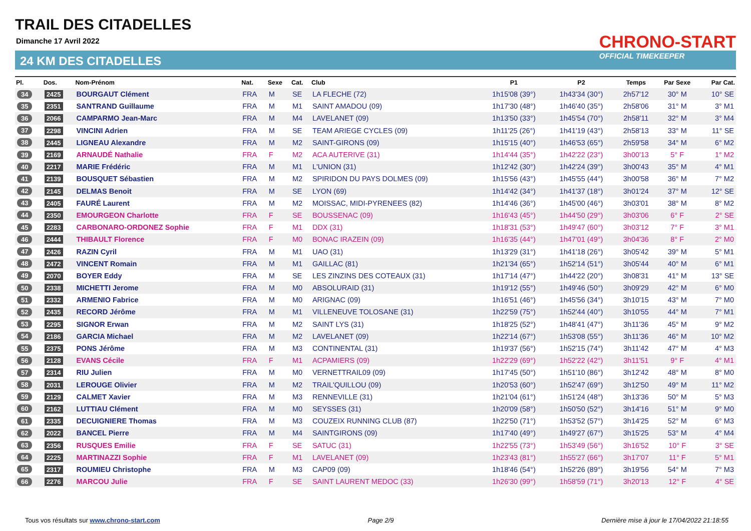TRAIL DES CITADELLES
Dimanche 17 Avril 2022
24 KM DES CITADELLES
CHRONO-START
OFFICIAL TIMEKEEPER
| Pl. | Dos. | Nom-Prénom | Nat. | Sexe | Cat. | Club | P1 | P2 | Temps | Par Sexe | Par Cat. |
| --- | --- | --- | --- | --- | --- | --- | --- | --- | --- | --- | --- |
| 34 | 2425 | BOURGAUT Clément | FRA | M | SE | LA FLECHE (72) | 1h15'08 (39°) | 1h43'34 (30°) | 2h57'12 | 30° M | 10° SE |
| 35 | 2351 | SANTRAND Guillaume | FRA | M | M1 | SAINT AMADOU (09) | 1h17'30 (48°) | 1h46'40 (35°) | 2h58'06 | 31° M | 3° M1 |
| 36 | 2066 | CAMPARMO Jean-Marc | FRA | M | M4 | LAVELANET (09) | 1h13'50 (33°) | 1h45'54 (70°) | 2h58'11 | 32° M | 3° M4 |
| 37 | 2298 | VINCINI Adrien | FRA | M | SE | TEAM ARIEGE CYCLES (09) | 1h11'25 (26°) | 1h41'19 (43°) | 2h58'13 | 33° M | 11° SE |
| 38 | 2445 | LIGNEAU Alexandre | FRA | M | M2 | SAINT-GIRONS (09) | 1h15'15 (40°) | 1h46'53 (65°) | 2h59'58 | 34° M | 6° M2 |
| 39 | 2169 | ARNAUDÉ Nathalie | FRA | F | M2 | ACA AUTERIVE (31) | 1h14'44 (35°) | 1h42'22 (23°) | 3h00'13 | 5° F | 1° M2 |
| 40 | 2217 | MARIE Frédéric | FRA | M | M1 | L'UNION (31) | 1h12'42 (30°) | 1h42'24 (39°) | 3h00'43 | 35° M | 4° M1 |
| 41 | 2139 | BOUSQUET Sébastien | FRA | M | M2 | SPIRIDON DU PAYS DOLMES (09) | 1h15'56 (43°) | 1h45'55 (44°) | 3h00'58 | 36° M | 7° M2 |
| 42 | 2145 | DELMAS Benoit | FRA | M | SE | LYON (69) | 1h14'42 (34°) | 1h41'37 (18°) | 3h01'24 | 37° M | 12° SE |
| 43 | 2405 | FAURÉ Laurent | FRA | M | M2 | MOISSAC, MIDI-PYRENEES (82) | 1h14'46 (36°) | 1h45'00 (46°) | 3h03'01 | 38° M | 8° M2 |
| 44 | 2350 | EMOURGEON Charlotte | FRA | F | SE | BOUSSENAC (09) | 1h16'43 (45°) | 1h44'50 (29°) | 3h03'06 | 6° F | 2° SE |
| 45 | 2283 | CARBONARO-ORDONEZ Sophie | FRA | F | M1 | DDX (31) | 1h18'31 (53°) | 1h49'47 (60°) | 3h03'12 | 7° F | 3° M1 |
| 46 | 2444 | THIBAULT Florence | FRA | F | M0 | BONAC IRAZEIN (09) | 1h16'35 (44°) | 1h47'01 (49°) | 3h04'36 | 8° F | 2° M0 |
| 47 | 2426 | RAZIN Cyril | FRA | M | M1 | UAO (31) | 1h13'29 (31°) | 1h41'18 (26°) | 3h05'42 | 39° M | 5° M1 |
| 48 | 2472 | VINCENT Romain | FRA | M | M1 | GAILLAC (81) | 1h21'34 (65°) | 1h52'14 (51°) | 3h05'44 | 40° M | 6° M1 |
| 49 | 2070 | BOYER Eddy | FRA | M | SE | LES ZINZINS DES COTEAUX (31) | 1h17'14 (47°) | 1h44'22 (20°) | 3h08'31 | 41° M | 13° SE |
| 50 | 2338 | MICHETTI Jerome | FRA | M | M0 | ABSOLURAID (31) | 1h19'12 (55°) | 1h49'46 (50°) | 3h09'29 | 42° M | 6° M0 |
| 51 | 2332 | ARMENIO Fabrice | FRA | M | M0 | ARIGNAC (09) | 1h16'51 (46°) | 1h45'56 (34°) | 3h10'15 | 43° M | 7° M0 |
| 52 | 2435 | RECORD Jérôme | FRA | M | M1 | VILLENEUVE TOLOSANE (31) | 1h22'59 (75°) | 1h52'44 (40°) | 3h10'55 | 44° M | 7° M1 |
| 53 | 2295 | SIGNOR Erwan | FRA | M | M2 | SAINT LYS (31) | 1h18'25 (52°) | 1h48'41 (47°) | 3h11'36 | 45° M | 9° M2 |
| 54 | 2186 | GARCIA Michael | FRA | M | M2 | LAVELANET (09) | 1h22'14 (67°) | 1h53'08 (55°) | 3h11'36 | 46° M | 10° M2 |
| 55 | 2375 | PONS Jérôme | FRA | M | M3 | CONTINENTAL (31) | 1h19'37 (56°) | 1h52'15 (74°) | 3h11'42 | 47° M | 4° M3 |
| 56 | 2128 | EVANS Cécile | FRA | F | M1 | ACPAMIERS (09) | 1h22'29 (69°) | 1h52'22 (42°) | 3h11'51 | 9° F | 4° M1 |
| 57 | 2314 | RIU Julien | FRA | M | M0 | VERNETTRAIL09 (09) | 1h17'45 (50°) | 1h51'10 (86°) | 3h12'42 | 48° M | 8° M0 |
| 58 | 2031 | LEROUGE Olivier | FRA | M | M2 | TRAIL'QUILLOU (09) | 1h20'53 (60°) | 1h52'47 (69°) | 3h12'50 | 49° M | 11° M2 |
| 59 | 2129 | CALMET Xavier | FRA | M | M3 | RENNEVILLE (31) | 1h21'04 (61°) | 1h51'24 (48°) | 3h13'36 | 50° M | 5° M3 |
| 60 | 2162 | LUTTIAU Clément | FRA | M | M0 | SEYSSES (31) | 1h20'09 (58°) | 1h50'50 (52°) | 3h14'16 | 51° M | 9° M0 |
| 61 | 2335 | DECUIGNIERE Thomas | FRA | M | M3 | COUZEIX RUNNING CLUB (87) | 1h22'50 (71°) | 1h53'52 (57°) | 3h14'25 | 52° M | 6° M3 |
| 62 | 2022 | BANCEL Pierre | FRA | M | M4 | SAINTGIRONS (09) | 1h17'40 (49°) | 1h49'27 (67°) | 3h15'25 | 53° M | 4° M4 |
| 63 | 2356 | RUSQUES Emilie | FRA | F | SE | SATUC (31) | 1h22'55 (73°) | 1h53'49 (56°) | 3h16'52 | 10° F | 3° SE |
| 64 | 2225 | MARTINAZZI Sophie | FRA | F | M1 | LAVELANET (09) | 1h23'43 (81°) | 1h55'27 (66°) | 3h17'07 | 11° F | 5° M1 |
| 65 | 2317 | ROUMIEU Christophe | FRA | M | M3 | CAP09 (09) | 1h18'46 (54°) | 1h52'26 (89°) | 3h19'56 | 54° M | 7° M3 |
| 66 | 2276 | MARCOU Julie | FRA | F | SE | SAINT LAURENT MEDOC (33) | 1h26'30 (99°) | 1h58'59 (71°) | 3h20'13 | 12° F | 4° SE |
Tous vos résultats sur www.chrono-start.com Page 2/9 Dernière mise à jour le 17/04/2022 21:18:55